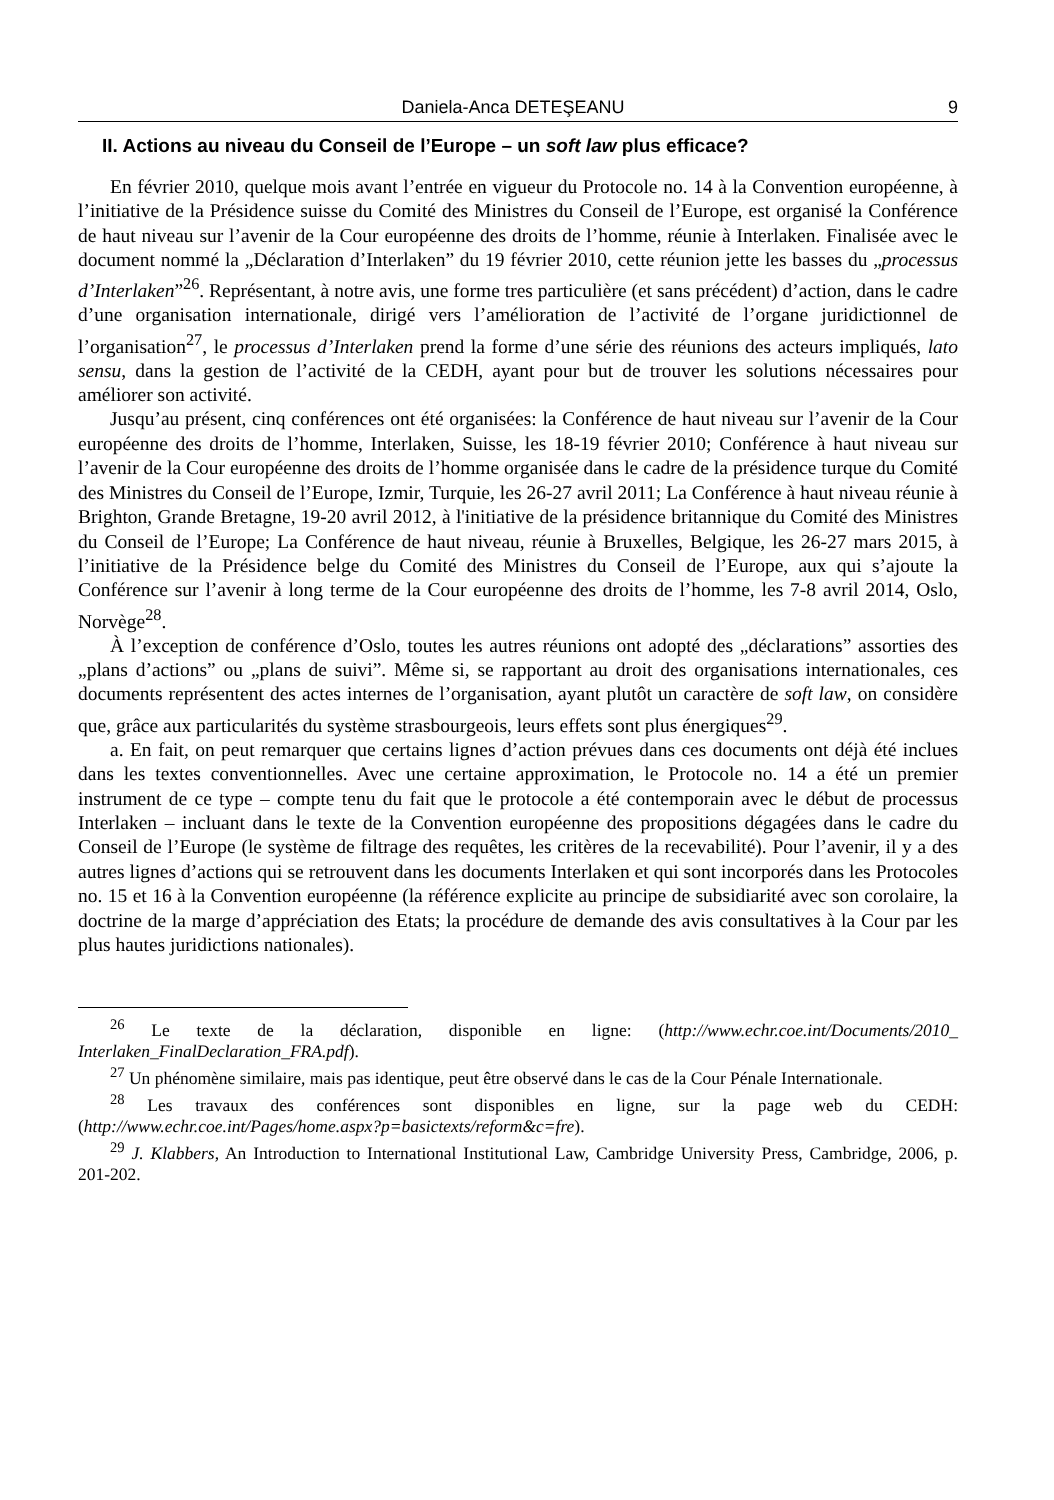Daniela-Anca DETEŞEANU 9
II. Actions au niveau du Conseil de l’Europe – un soft law plus efficace?
En février 2010, quelque mois avant l’entrée en vigueur du Protocole no. 14 à la Convention européenne, à l’initiative de la Présidence suisse du Comité des Ministres du Conseil de l’Europe, est organisé la Conférence de haut niveau sur l’avenir de la Cour européenne des droits de l’homme, réunie à Interlaken. Finalisée avec le document nommé la „Déclaration d’Interlaken” du 19 février 2010, cette réunion jette les basses du „processus d’Interlaken”<sup>26</sup>. Représentant, à notre avis, une forme tres particulière (et sans précédent) d’action, dans le cadre d’une organisation internationale, dirigé vers l’amélioration de l’activité de l’organe juridictionnel de l’organisation<sup>27</sup>, le processus d’Interlaken prend la forme d’une série des réunions des acteurs impliqués, lato sensu, dans la gestion de l’activité de la CEDH, ayant pour but de trouver les solutions nécessaires pour améliorer son activité.
Jusqu’au présent, cinq conférences ont été organisées: la Conférence de haut niveau sur l’avenir de la Cour européenne des droits de l’homme, Interlaken, Suisse, les 18-19 février 2010; Conférence à haut niveau sur l’avenir de la Cour européenne des droits de l’homme organisée dans le cadre de la présidence turque du Comité des Ministres du Conseil de l’Europe, Izmir, Turquie, les 26-27 avril 2011; La Conférence à haut niveau réunie à Brighton, Grande Bretagne, 19-20 avril 2012, à l'initiative de la présidence britannique du Comité des Ministres du Conseil de l’Europe; La Conférence de haut niveau, réunie à Bruxelles, Belgique, les 26-27 mars 2015, à l’initiative de la Présidence belge du Comité des Ministres du Conseil de l’Europe, aux qui s’ajoute la Conférence sur l’avenir à long terme de la Cour européenne des droits de l’homme, les 7-8 avril 2014, Oslo, Norvège<sup>28</sup>.
À l’exception de conférence d’Oslo, toutes les autres réunions ont adopté des „déclarations” assorties des „plans d’actions” ou „plans de suivi”. Même si, se rapportant au droit des organisations internationales, ces documents représentent des actes internes de l’organisation, ayant plutôt un caractère de soft law, on considère que, grâce aux particularités du système strasbourgeois, leurs effets sont plus énergiques<sup>29</sup>.
a. En fait, on peut remarquer que certains lignes d’action prévues dans ces documents ont déjà été inclues dans les textes conventionnelles. Avec une certaine approximation, le Protocole no. 14 a été un premier instrument de ce type – compte tenu du fait que le protocole a été contemporain avec le début de processus Interlaken – incluant dans le texte de la Convention européenne des propositions dégagées dans le cadre du Conseil de l’Europe (le système de filtrage des requêtes, les critères de la recevabilité). Pour l’avenir, il y a des autres lignes d’actions qui se retrouvent dans les documents Interlaken et qui sont incorporés dans les Protocoles no. 15 et 16 à la Convention européenne (la référence explicite au principe de subsidiarité avec son corolaire, la doctrine de la marge d’appréciation des Etats; la procédure de demande des avis consultatives à la Cour par les plus hautes juridictions nationales).
<sup>26</sup> Le texte de la déclaration, disponible en ligne: (http://www.echr.coe.int/Documents/2010_ Interlaken_FinalDeclaration_FRA.pdf).
<sup>27</sup> Un phénomène similaire, mais pas identique, peut être observé dans le cas de la Cour Pénale Internationale.
<sup>28</sup> Les travaux des conférences sont disponibles en ligne, sur la page web du CEDH: (http://www.echr.coe.int/Pages/home.aspx?p=basictexts/reform&c=fre).
<sup>29</sup> J. Klabbers, An Introduction to International Institutional Law, Cambridge University Press, Cambridge, 2006, p. 201-202.